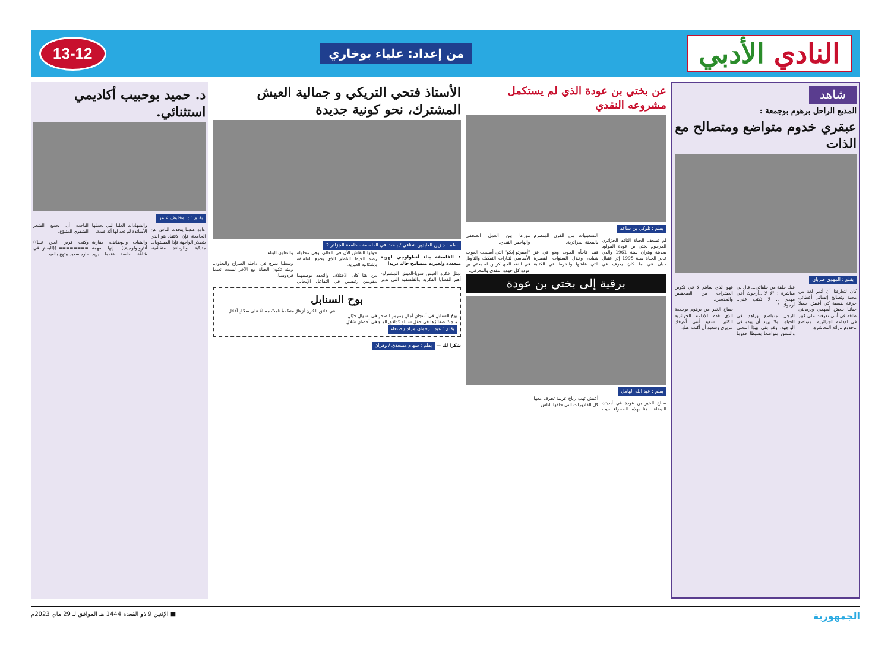النادي الأدبي
من إعداد: علياء بوخاري
13-12
شاهد
المذيع الراحل برهوم بوجمعة :
عبقري خدوم متواضع ومتصالح مع الذات
بقلم : المهدي ضربان
كان لتعارفنا أن أثمر لغة من محبة وتصالح إنساني أعطاني جرعة نفسية كي أعيش جميلا حياتيا بنعش أسهمي وبريديني طاقة في أنني تعرفت على كبير في الإذاعة الجزائرية.. متواضع ..خدوم ..رائع المعاشرة.
فيك حلقة من حلقاتي... قال لي مباشرة : "لا لا ..أرجوك أخي مهدي .. لا تكتب عني.. أرجوك..".
الرجل متواضع وزاهد في الحياة.. ولا يريد أن يبدو في الواجهة، وقد بقي بهذا المعنى والنسق متواضعا بسيطا خدوما فهو الذي ساهم لا في تكوين العشرات من الصحفيين والمذيعين.
صباح الخير من برهوم بوجمعة الذي قدم للإذاعة الجزائرية الكثير.. سعيد أنني أعرفك عزيزي وسعيد أن أكتب عنك.
عن بختي بن عودة الذي لم يستكمل مشروعه النقدي
بقلم : تلوكي بن ساعد
لم تسعف الحياة الناقد الجزائري المرحوم بختي بن عودة المولود بمدينة وهران سنة 1961 والذي غادر الحياة سنة 1995 إثر اغتيال جبان في ما كان يعرف في التسعينيات من القرن المنصرم بالمحنة الجزائرية.
فقد فاجأه الموت وهو في عز شبابه، وخلال السنوات القصيرة التي عاشها وانخرط في الكتابة موزعا بين العمل الصحفي والهاجس النقدي.
"أمبيرتو إيكو" التي أصبحت الموجه الأساسي لتيارات التفكيك والتأويل في النقد الذي كرس له بختي بن عودة كل جهده النقدي والمعرفي.
برقية إلى بختي بن عودة
بقلم : عبد الله الهامل
صباح الخير بن عودة في أبديتك البيضاء.. هنا بهذه الصحراء حيث أعيش تهب رياح غريبة تجرف معها كل القاذورات التي خلفها الناس.
الأستاذ فتحي التريكي و جمالية العيش المشترك، نحو كونية جديدة
بقلم : د.زين العابدين شنافي / باحث في الفلسفة - جامعة الجزائر 2
• الفلسفة بناء أنطولوجي لهوية متعددة ولغيرية متسامح جاك دريدا
تمثل فكرة العيش سويا-العيش المشترك- أهم القضايا الفكرية والفلسفية التي تدور حولها النقاش الآن في العالم، وهي محاولة رصد الخيط الناظم الذي يجمع الفلسفة بإشكالية الغيرية.
من هنا كان الاختلاف والتعدد بوصفهما مقومين رئيسين في التفاعل الإيجابي والتعاون البناء.
وسطيا يمزج في داخله الصراع والتعاون، ومنه تكون الحياة مع الآخر ليست نعيما فردوسيا.
بوح السنابل
بوحُ السنابلِ في أشجانِ آمالِ ومزمرِ الصخرِ في تشهالِ خيّالِ
ماجتْ ضفائرُها في حقلِ سنبلةٍ كدافقِ الماءِ في أحضانِ شلالِ
في عاتقِ الحُزنِ أزهارٌ منضّدةٌ نامتْ مساءً على سجّادِ أغلالِ
بقلم : عبد الرحمان مراد / صنعاء
شكرا لك — بقلم : سهام مسعدي / وهران
د. حميد بوحبيب أكاديمي استثنائي.
بقلم : د. مخلوف عامر
عادة عندما يتحدث الناس عن الجامعة، فإن الانتقاد هو الذي يتصدّر الواجهة.فإذا المستويات متدنّية والرداءة متفشّية، والشهادات العليا التي يحملها الأساتذة لم تعد لها أيّة قيمة.
والبنيات والوظائف، مقاربة أنثروبولوجية)). إنها مهمة شاقّة، خاصة عندما يريد الباحث أن يجمع الشعر الشفوي المتنوّع.
وكنت قرير العين غنيا)) ======== ((البعض في داره سعيد يبتهج بالعيد.
الجمهورية ■ الإثنين 9 ذو القعدة 1444 هـ الموافق لـ 29 ماي 2023م